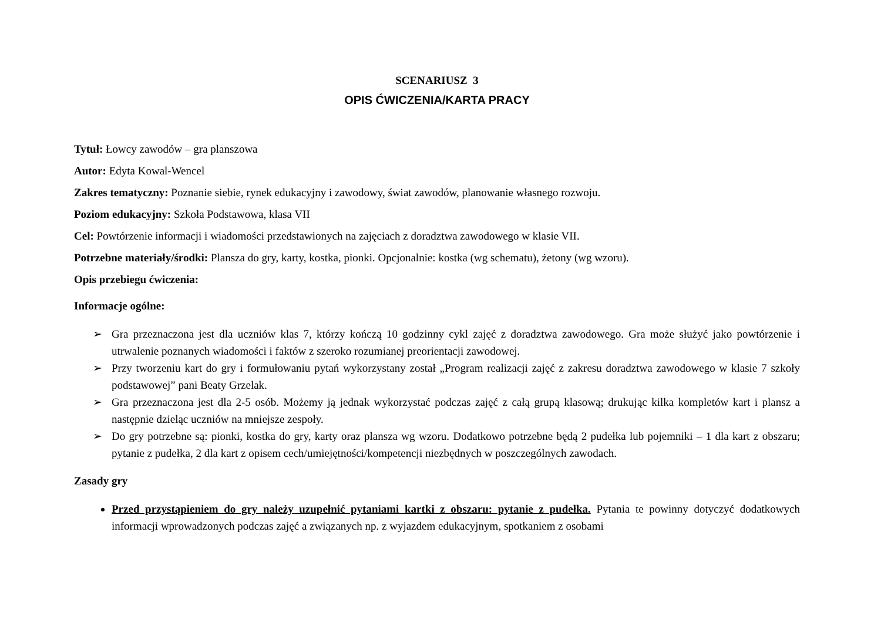SCENARIUSZ 3
OPIS ĆWICZENIA/KARTA PRACY
Tytuł: Łowcy zawodów – gra planszowa
Autor: Edyta Kowal-Wencel
Zakres tematyczny: Poznanie siebie, rynek edukacyjny i zawodowy, świat zawodów, planowanie własnego rozwoju.
Poziom edukacyjny: Szkoła Podstawowa, klasa VII
Cel: Powtórzenie informacji i wiadomości przedstawionych na zajęciach z doradztwa zawodowego w klasie VII.
Potrzebne materiały/środki: Plansza do gry, karty, kostka, pionki. Opcjonalnie: kostka (wg schematu), żetony (wg wzoru).
Opis przebiegu ćwiczenia:
Informacje ogólne:
➢ Gra przeznaczona jest dla uczniów klas 7, którzy kończą 10 godzinny cykl zajęć z doradztwa zawodowego. Gra może służyć jako powtórzenie i utrwalenie poznanych wiadomości i faktów z szeroko rozumianej preorientacji zawodowej.
➢ Przy tworzeniu kart do gry i formułowaniu pytań wykorzystany został „Program realizacji zajęć z zakresu doradztwa zawodowego w klasie 7 szkoły podstawowej” pani Beaty Grzelak.
➢ Gra przeznaczona jest dla 2-5 osób. Możemy ją jednak wykorzystać podczas zajęć z całą grupą klasową; drukując kilka kompletów kart i plansz a następnie dzieląc uczniów na mniejsze zespoły.
➢ Do gry potrzebne są: pionki, kostka do gry, karty oraz plansza wg wzoru. Dodatkowo potrzebne będą 2 pudełka lub pojemniki – 1 dla kart z obszaru; pytanie z pudełka, 2 dla kart z opisem cech/umiejętności/kompetencji niezbędnych w poszczególnych zawodach.
Zasady gry
Przed przystąpieniem do gry należy uzupełnić pytaniami kartki z obszaru: pytanie z pudełka. Pytania te powinny dotyczyć dodatkowych informacji wprowadzonych podczas zajęć a związanych np. z wyjazdem edukacyjnym, spotkaniem z osobami